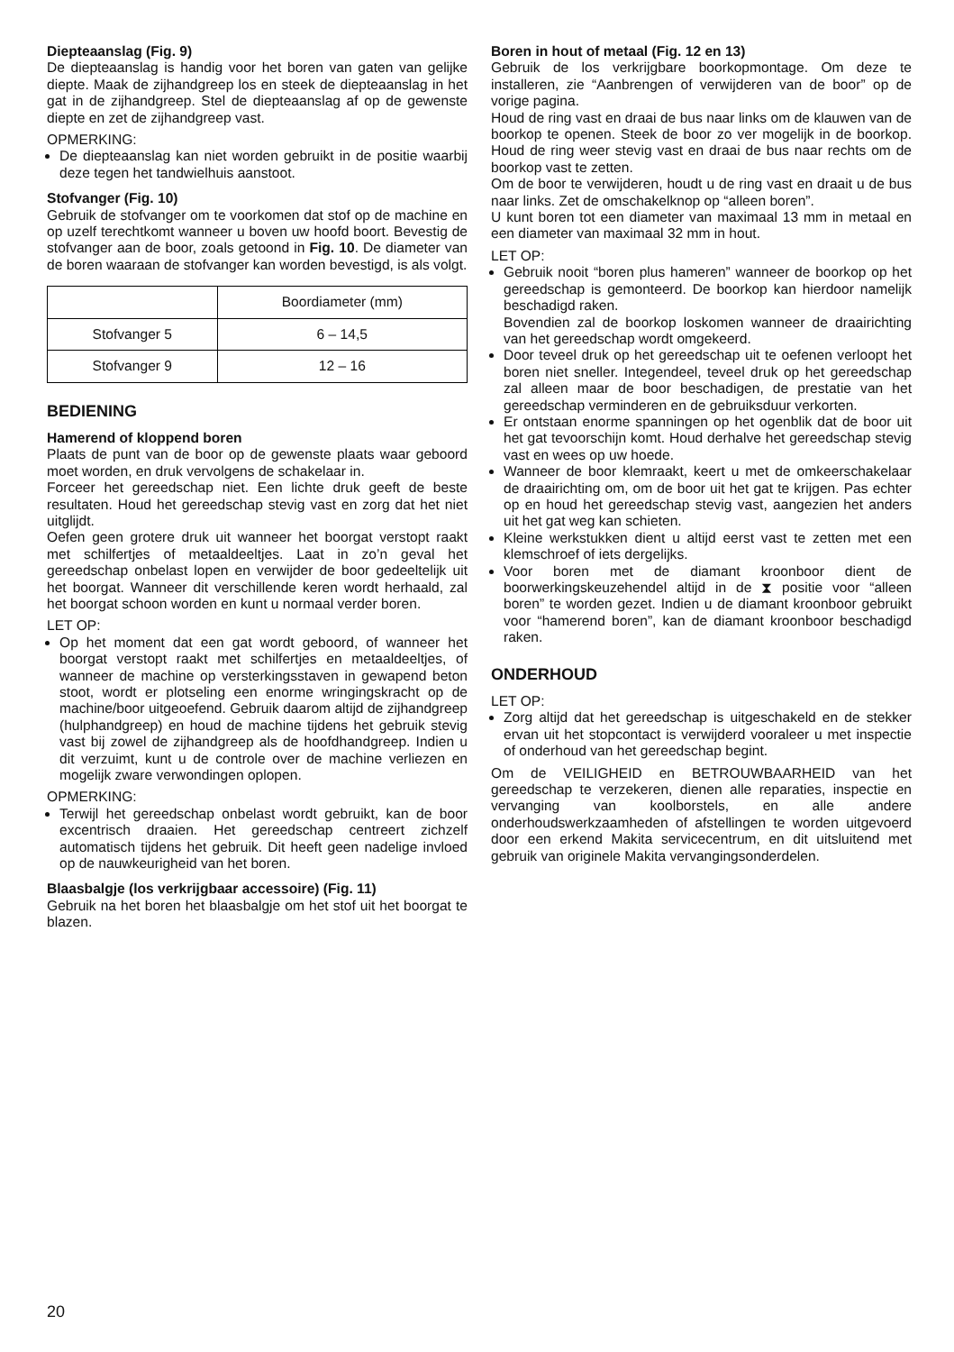Diepteaanslag (Fig. 9)
De diepteaanslag is handig voor het boren van gaten van gelijke diepte. Maak de zijhandgreep los en steek de diepteaanslag in het gat in de zijhandgreep. Stel de diepteaanslag af op de gewenste diepte en zet de zijhandgreep vast.
OPMERKING:
De diepteaanslag kan niet worden gebruikt in de positie waarbij deze tegen het tandwielhuis aanstoot.
Stofvanger (Fig. 10)
Gebruik de stofvanger om te voorkomen dat stof op de machine en op uzelf terechtkomt wanneer u boven uw hoofd boort. Bevestig de stofvanger aan de boor, zoals getoond in Fig. 10. De diameter van de boren waaraan de stofvanger kan worden bevestigd, is als volgt.
| | Boordiameter (mm) |
| --- | --- |
| Stofvanger 5 | 6 – 14,5 |
| Stofvanger 9 | 12 – 16 |
BEDIENING
Hamerend of kloppend boren
Plaats de punt van de boor op de gewenste plaats waar geboord moet worden, en druk vervolgens de schakelaar in.
Forceer het gereedschap niet. Een lichte druk geeft de beste resultaten. Houd het gereedschap stevig vast en zorg dat het niet uitglijdt.
Oefen geen grotere druk uit wanneer het boorgat verstopt raakt met schilfertjes of metaaldeeltjes. Laat in zo’n geval het gereedschap onbelast lopen en verwijder de boor gedeeltelijk uit het boorgat. Wanneer dit verschillende keren wordt herhaald, zal het boorgat schoon worden en kunt u normaal verder boren.
LET OP:
Op het moment dat een gat wordt geboord, of wanneer het boorgat verstopt raakt met schilfertjes en metaaldeeltjes, of wanneer de machine op versterkingsstaven in gewapend beton stoot, wordt er plotseling een enorme wringingskracht op de machine/boor uitgeoefend. Gebruik daarom altijd de zijhandgreep (hulphandgreep) en houd de machine tijdens het gebruik stevig vast bij zowel de zijhandgreep als de hoofdhandgreep. Indien u dit verzuimt, kunt u de controle over de machine verliezen en mogelijk zware verwondingen oplopen.
OPMERKING:
Terwijl het gereedschap onbelast wordt gebruikt, kan de boor excentrisch draaien. Het gereedschap centreert zichzelf automatisch tijdens het gebruik. Dit heeft geen nadelige invloed op de nauwkeurigheid van het boren.
Blaasbalgje (los verkrijgbaar accessoire) (Fig. 11)
Gebruik na het boren het blaasbalgje om het stof uit het boorgat te blazen.
Boren in hout of metaal (Fig. 12 en 13)
Gebruik de los verkrijgbare boorkopmontage. Om deze te installeren, zie “Aanbrengen of verwijderen van de boor” op de vorige pagina.
Houd de ring vast en draai de bus naar links om de klauwen van de boorkop te openen. Steek de boor zo ver mogelijk in de boorkop. Houd de ring weer stevig vast en draai de bus naar rechts om de boorkop vast te zetten.
Om de boor te verwijderen, houdt u de ring vast en draait u de bus naar links. Zet de omschakelknop op “alleen boren”.
U kunt boren tot een diameter van maximaal 13 mm in metaal en een diameter van maximaal 32 mm in hout.
LET OP:
Gebruik nooit “boren plus hameren” wanneer de boorkop op het gereedschap is gemonteerd. De boorkop kan hierdoor namelijk beschadigd raken.
Bovendien zal de boorkop loskomen wanneer de draairichting van het gereedschap wordt omgekeerd.
Door teveel druk op het gereedschap uit te oefenen verloopt het boren niet sneller. Integendeel, teveel druk op het gereedschap zal alleen maar de boor beschadigen, de prestatie van het gereedschap verminderen en de gebruiksduur verkorten.
Er ontstaan enorme spanningen op het ogenblik dat de boor uit het gat tevoorschijn komt. Houd derhalve het gereedschap stevig vast en wees op uw hoede.
Wanneer de boor klemraakt, keert u met de omkeerschakelaar de draairichting om, om de boor uit het gat te krijgen. Pas echter op en houd het gereedschap stevig vast, aangezien het anders uit het gat weg kan schieten.
Kleine werkstukken dient u altijd eerst vast te zetten met een klemschroef of iets dergelijks.
Voor boren met de diamant kroonboor dient de boorwerkingskeuzehendel altijd in de ⧗ positie voor “alleen boren” te worden gezet. Indien u de diamant kroonboor gebruikt voor “hamerend boren”, kan de diamant kroonboor beschadigd raken.
ONDERHOUD
LET OP:
Zorg altijd dat het gereedschap is uitgeschakeld en de stekker ervan uit het stopcontact is verwijderd vooraleer u met inspectie of onderhoud van het gereedschap begint.
Om de VEILIGHEID en BETROUWBAARHEID van het gereedschap te verzekeren, dienen alle reparaties, inspectie en vervanging van koolborstels, en alle andere onderhoudswerkzaamheden of afstellingen te worden uitgevoerd door een erkend Makita servicecentrum, en dit uitsluitend met gebruik van originele Makita vervangingsonderdelen.
20